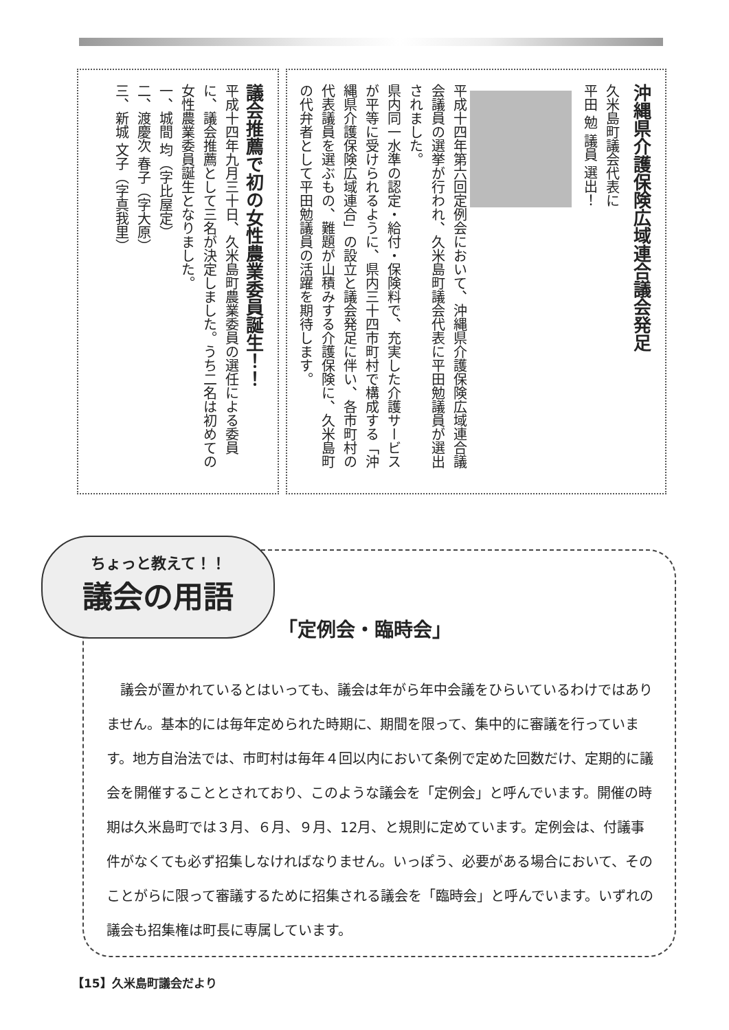沖縄県介護保険広域連合議会発足
久米島町議会代表に
平田 勉 議員 選出！
平成十四年第六回定例会において、沖縄県介護保険広域連合議会議員の選挙が行われ、久米島町議会代表に平田勉議員が選出されました。
県内同一水準の認定・給付・保険料で、充実した介護サービスが平等に受けられるように、県内三十四市町村で構成する「沖縄県介護保険広域連合」の設立と議会発足に伴い、各市町村の代表議員を選ぶもの、難題が山積みする介護保険に、久米島町の代弁者として平田勉議員の活躍を期待します。
議会推薦で初の女性農業委員誕生！！
平成十四年九月三十日、久米島町農業委員の選任による委員に、議会推薦として三名が決定しました。うち二名は初めての女性農業委員誕生となりました。
一、城間 均（字比屋定）
二、渡慶次 春子（字大原）
三、新城 文子（字真我里）
ちょっと教えて！！
議会の用語
「定例会・臨時会」
　議会が置かれているとはいっても、議会は年がら年中会議をひらいているわけではありません。基本的には毎年定められた時期に、期間を限って、集中的に審議を行っています。地方自治法では、市町村は毎年４回以内において条例で定めた回数だけ、定期的に議会を開催することとされており、このような議会を「定例会」と呼んでいます。開催の時期は久米島町では３月、６月、９月、12月、と規則に定めています。定例会は、付議事件がなくても必ず招集しなければなりません。いっぽう、必要がある場合において、そのことがらに限って審議するために招集される議会を「臨時会」と呼んでいます。いずれの議会も招集権は町長に専属しています。
【15】久米島町議会だより